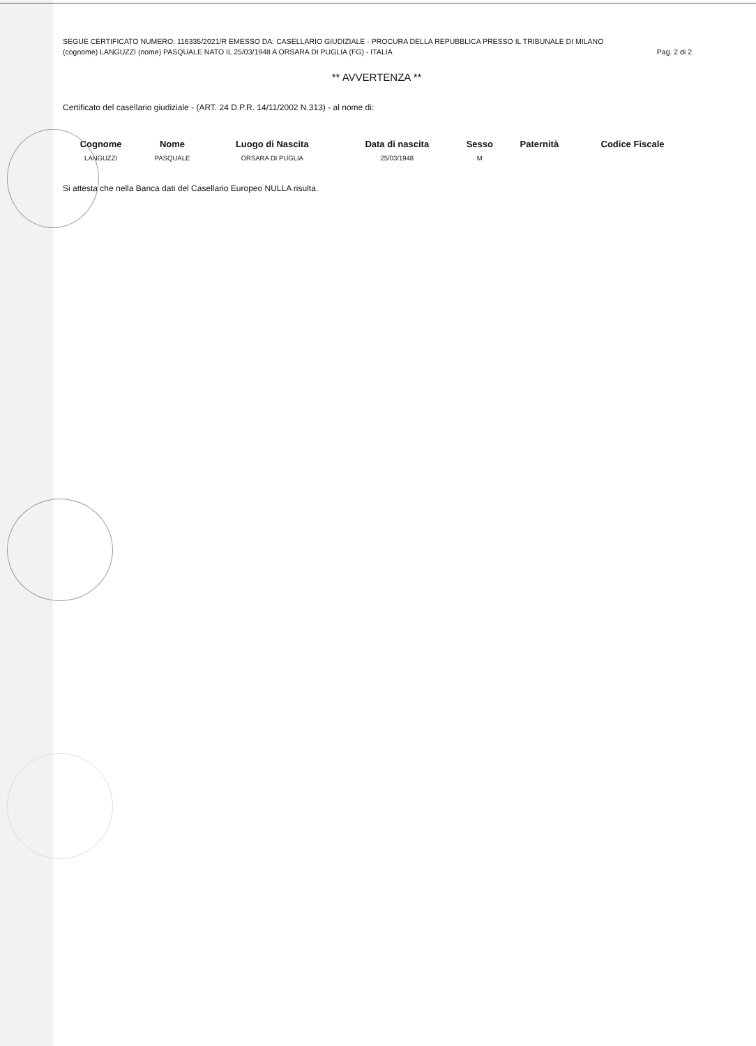SEGUE CERTIFICATO NUMERO: 116335/2021/R EMESSO DA: CASELLARIO GIUDIZIALE - PROCURA DELLA REPUBBLICA PRESSO IL TRIBUNALE DI MILANO
(cognome) LANGUZZI (nome) PASQUALE NATO IL 25/03/1948 A ORSARA DI PUGLIA (FG) - ITALIA Pag. 2 di 2
** AVVERTENZA **
Certificato del casellario giudiziale - (ART. 24 D.P.R. 14/11/2002 N.313) - al nome di:
| Cognome | Nome | Luogo di Nascita | Data di nascita | Sesso | Paternità | Codice Fiscale |
| --- | --- | --- | --- | --- | --- | --- |
| LANGUZZI | PASQUALE | ORSARA DI PUGLIA | 25/03/1948 | M | | |
Si attesta che nella Banca dati del Casellario Europeo NULLA risulta.